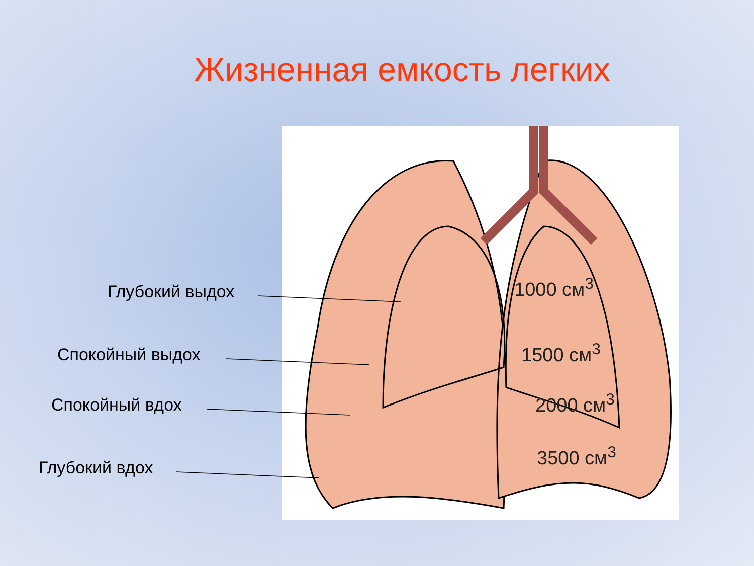Жизненная емкость легких
1000 см<sup>3</sup>
1500 см<sup>3</sup>
2000 см<sup>3</sup>
3500 см<sup>3</sup>
Глубокий выдох
Спокойный выдох
Спокойный вдох
Глубокий вдох